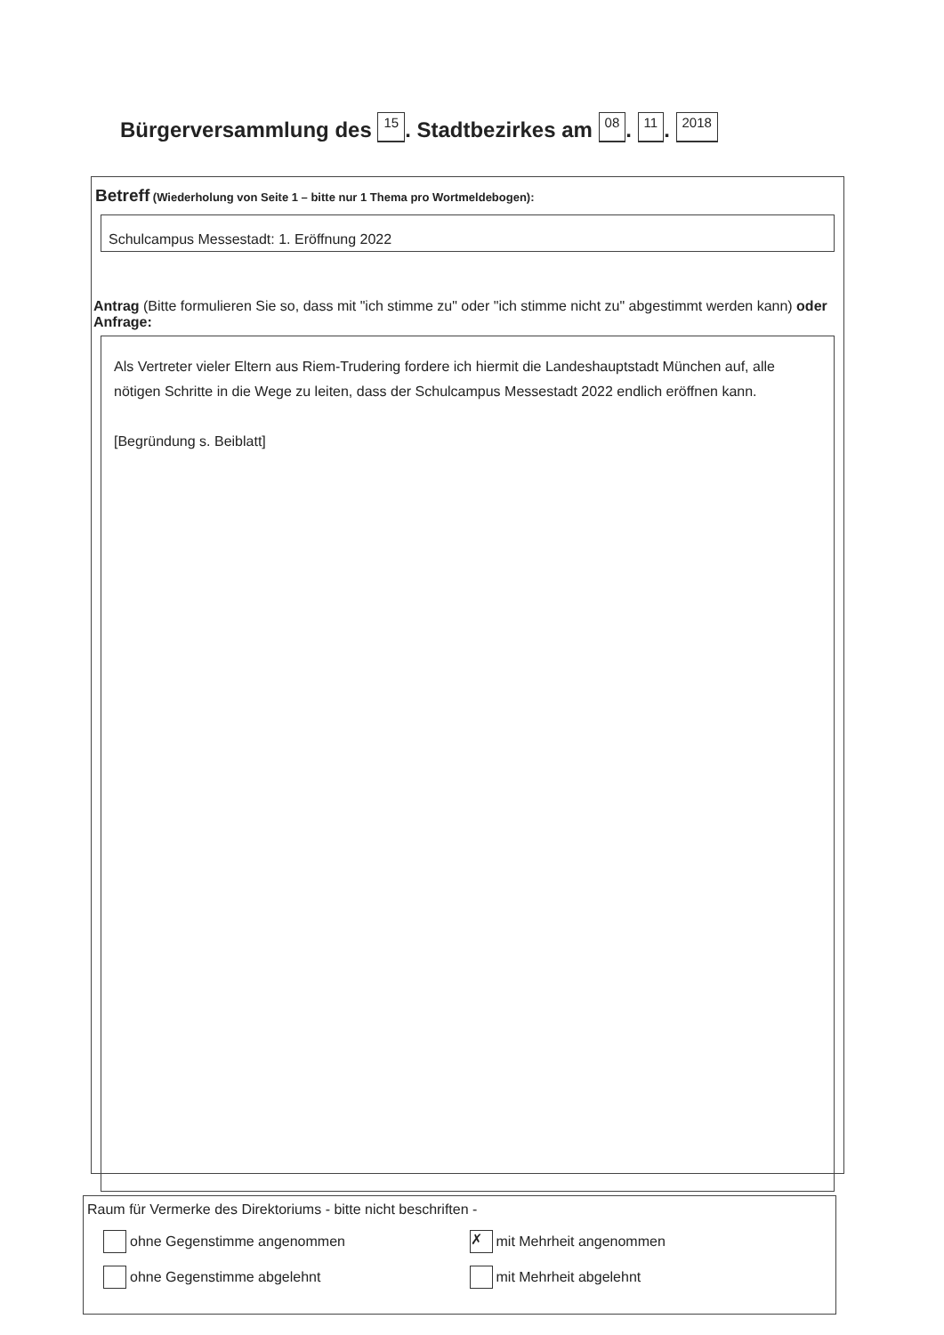Bürgerversammlung des 15. Stadtbezirkes am 08. 11. 2018
Betreff (Wiederholung von Seite 1 – bitte nur 1 Thema pro Wortmeldebogen):
Schulcampus Messestadt: 1. Eröffnung 2022
Antrag (Bitte formulieren Sie so, dass mit "ich stimme zu" oder "ich stimme nicht zu" abgestimmt werden kann) oder Anfrage:
Als Vertreter vieler Eltern aus Riem-Trudering fordere ich hiermit die Landeshauptstadt München auf, alle nötigen Schritte in die Wege zu leiten, dass der Schulcampus Messestadt 2022 endlich eröffnen kann.
[Begründung s. Beiblatt]
Raum für Vermerke des Direktoriums - bitte nicht beschriften -
ohne Gegenstimme angenommen
✗ mit Mehrheit angenommen
ohne Gegenstimme abgelehnt mit Mehrheit abgelehnt